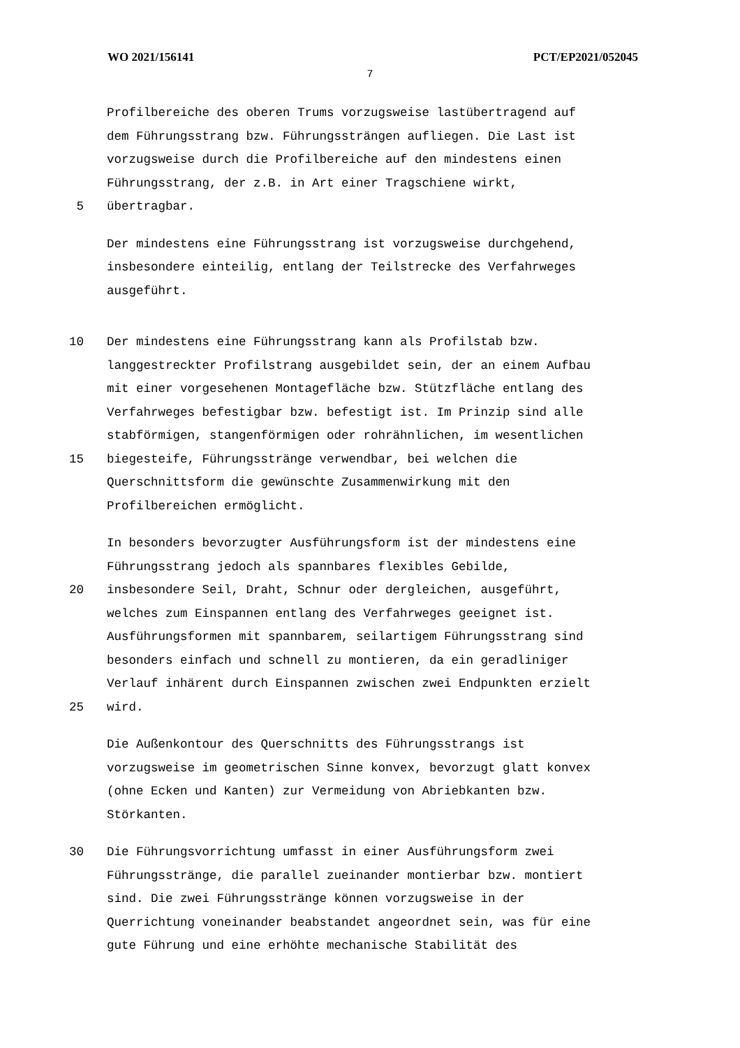WO 2021/156141 PCT/EP2021/052045
7
Profilbereiche des oberen Trums vorzugsweise lastübertragend auf
dem Führungsstrang bzw. Führungssträngen aufliegen. Die Last ist
vorzugsweise durch die Profilbereiche auf den mindestens einen
Führungsstrang, der z.B. in Art einer Tragschiene wirkt,
5 übertragbar.
Der mindestens eine Führungsstrang ist vorzugsweise durchgehend,
insbesondere einteilig, entlang der Teilstrecke des Verfahrweges
ausgeführt.
10 Der mindestens eine Führungsstrang kann als Profilstab bzw.
langgestreckter Profilstrang ausgebildet sein, der an einem Aufbau
mit einer vorgesehenen Montagefläche bzw. Stützfläche entlang des
Verfahrweges befestigbar bzw. befestigt ist. Im Prinzip sind alle
stabförmigen, stangenförmigen oder rohrähnlichen, im wesentlichen
15 biegesteife, Führungsstränge verwendbar, bei welchen die
Querschnittsform die gewünschte Zusammenwirkung mit den
Profilbereichen ermöglicht.
In besonders bevorzugter Ausführungsform ist der mindestens eine
Führungsstrang jedoch als spannbares flexibles Gebilde,
20 insbesondere Seil, Draht, Schnur oder dergleichen, ausgeführt,
welches zum Einspannen entlang des Verfahrweges geeignet ist.
Ausführungsformen mit spannbarem, seilartigem Führungsstrang sind
besonders einfach und schnell zu montieren, da ein geradliniger
Verlauf inhärent durch Einspannen zwischen zwei Endpunkten erzielt
25 wird.
Die Außenkontour des Querschnitts des Führungsstrangs ist
vorzugsweise im geometrischen Sinne konvex, bevorzugt glatt konvex
(ohne Ecken und Kanten) zur Vermeidung von Abriebkanten bzw.
Störkanten.
30 Die Führungsvorrichtung umfasst in einer Ausführungsform zwei
Führungsstränge, die parallel zueinander montierbar bzw. montiert
sind. Die zwei Führungsstränge können vorzugsweise in der
Querrichtung voneinander beabstandet angeordnet sein, was für eine
gute Führung und eine erhöhte mechanische Stabilität des